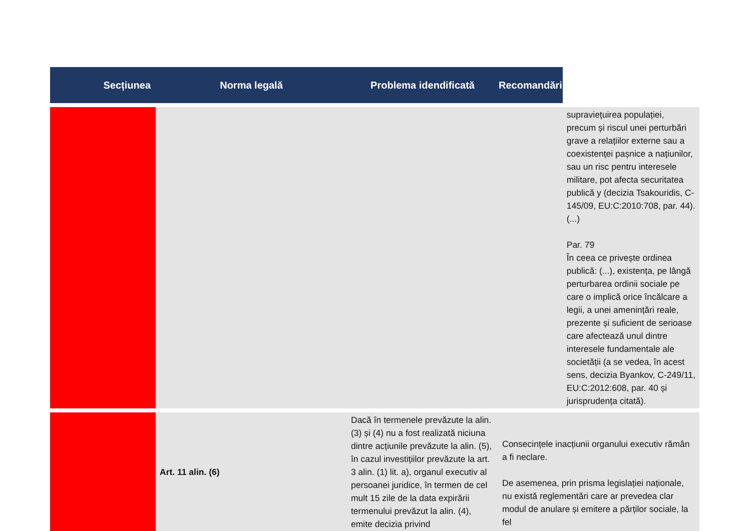| Secțiunea | Norma legală | Problema idendificată | Recomandări | |
| --- | --- | --- | --- | --- |
| | | | | supraviețuirea populației, precum și riscul unei perturbări grave a relațiilor externe sau a coexistenței pașnice a națiunilor, sau un risc pentru interesele militare, pot afecta securitatea publică y (decizia Tsakouridis, C-145/09, EU:C:2010:708, par. 44). (...) Par. 79 În ceea ce privește ordinea publică: (...), existența, pe lângă perturbarea ordinii sociale pe care o implică orice încălcare a legii, a unei amenințări reale, prezente și suficient de serioase care afectează unul dintre interesele fundamentale ale societății (a se vedea, în acest sens, decizia Byankov, C-249/11, EU:C:2012:608, par. 40 și jurisprudența citată). |
| | Art. 11 alin. (6) | Dacă în termenele prevăzute la alin. (3) și (4) nu a fost realizată niciuna dintre acțiunile prevăzute la alin. (5), în cazul investițiilor prevăzute la art. 3 alin. (1) lit. a), organul executiv al persoanei juridice, în termen de cel mult 15 zile de la data expirării termenului prevăzut la alin. (4), emite decizia privind | Consecințele inacțiunii organului executiv rămân a fi neclare. De asemenea, prin prisma legislației naționale, nu există reglementări care ar prevedea clar modul de anulare și emitere a părților sociale, la fel | |